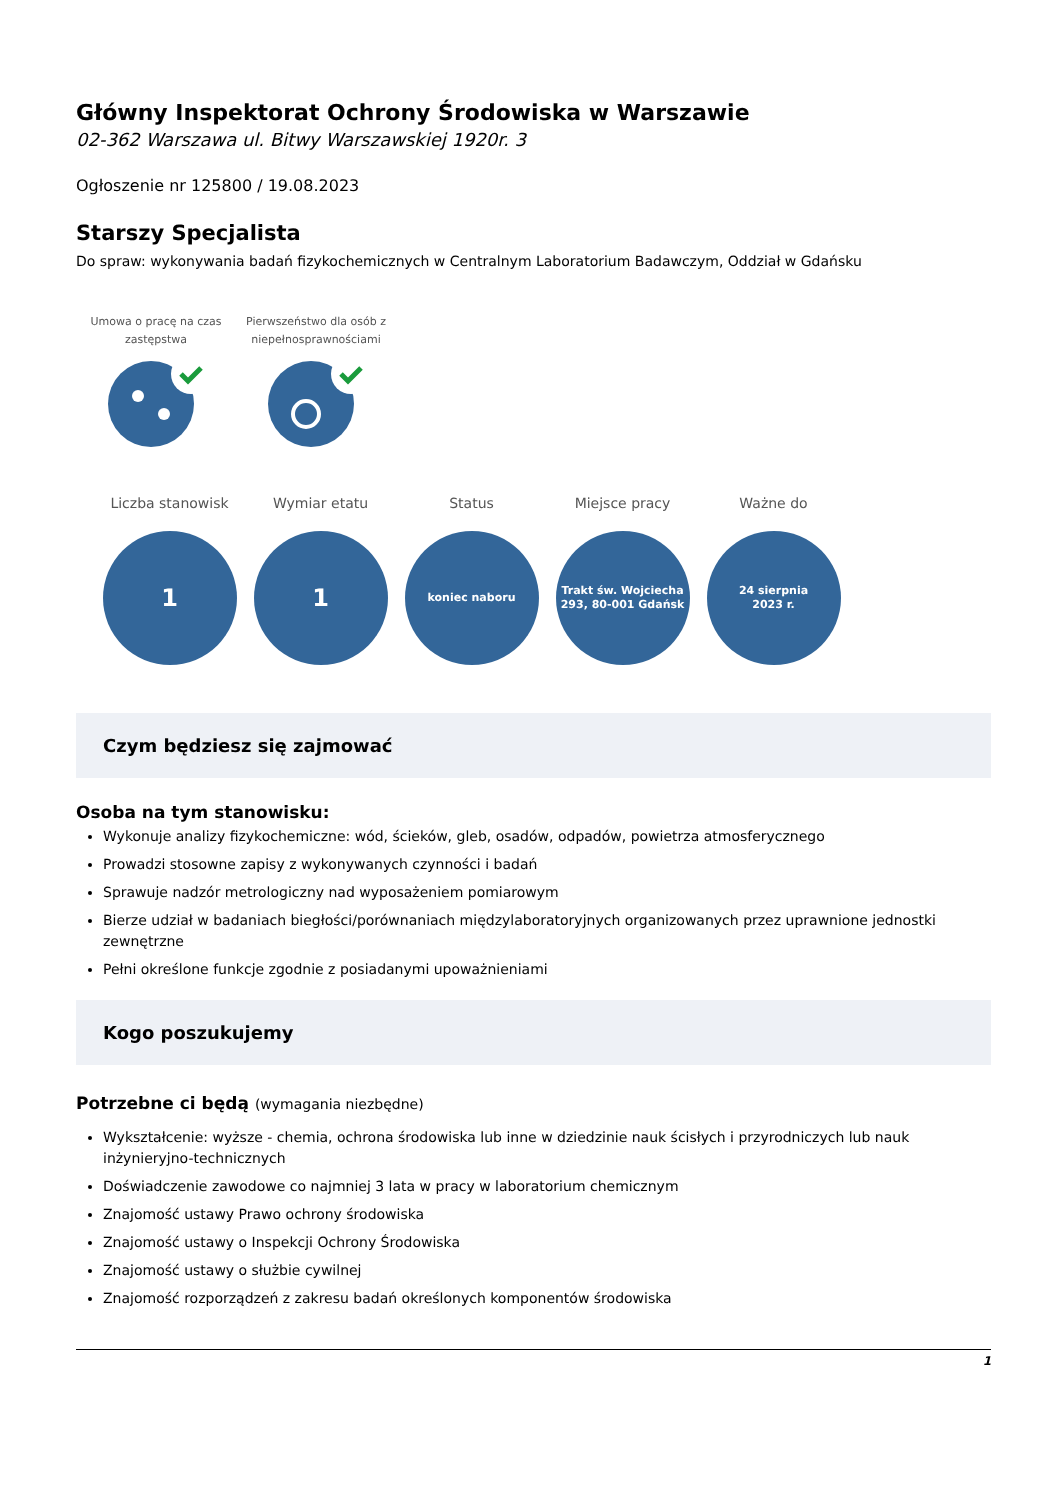Główny Inspektorat Ochrony Środowiska w Warszawie
02-362 Warszawa ul. Bitwy Warszawskiej 1920r. 3
Ogłoszenie nr 125800 / 19.08.2023
Starszy Specjalista
Do spraw: wykonywania badań fizykochemicznych w Centralnym Laboratorium Badawczym, Oddział w Gdańsku
Umowa o pracę na czas zastępstwa
Pierwszeństwo dla osób z niepełnosprawnościami
Liczba stanowisk
1
Wymiar etatu
1
Status
koniec naboru
Miejsce pracy
Trakt św. Wojciecha
293, 80-001 Gdańsk
Ważne do
24 sierpnia
2023 r.
Czym będziesz się zajmować
Osoba na tym stanowisku:
Wykonuje analizy fizykochemiczne: wód, ścieków, gleb, osadów, odpadów, powietrza atmosferycznego
Prowadzi stosowne zapisy z wykonywanych czynności i badań
Sprawuje nadzór metrologiczny nad wyposażeniem pomiarowym
Bierze udział w badaniach biegłości/porównaniach międzylaboratoryjnych organizowanych przez uprawnione jednostki zewnętrzne
Pełni określone funkcje zgodnie z posiadanymi upoważnieniami
Kogo poszukujemy
Potrzebne ci będą (wymagania niezbędne)
Wykształcenie: wyższe - chemia, ochrona środowiska lub inne w dziedzinie nauk ścisłych i przyrodniczych lub nauk inżynieryjno-technicznych
Doświadczenie zawodowe co najmniej 3 lata w pracy w laboratorium chemicznym
Znajomość ustawy Prawo ochrony środowiska
Znajomość ustawy o Inspekcji Ochrony Środowiska
Znajomość ustawy o służbie cywilnej
Znajomość rozporządzeń z zakresu badań określonych komponentów środowiska
1